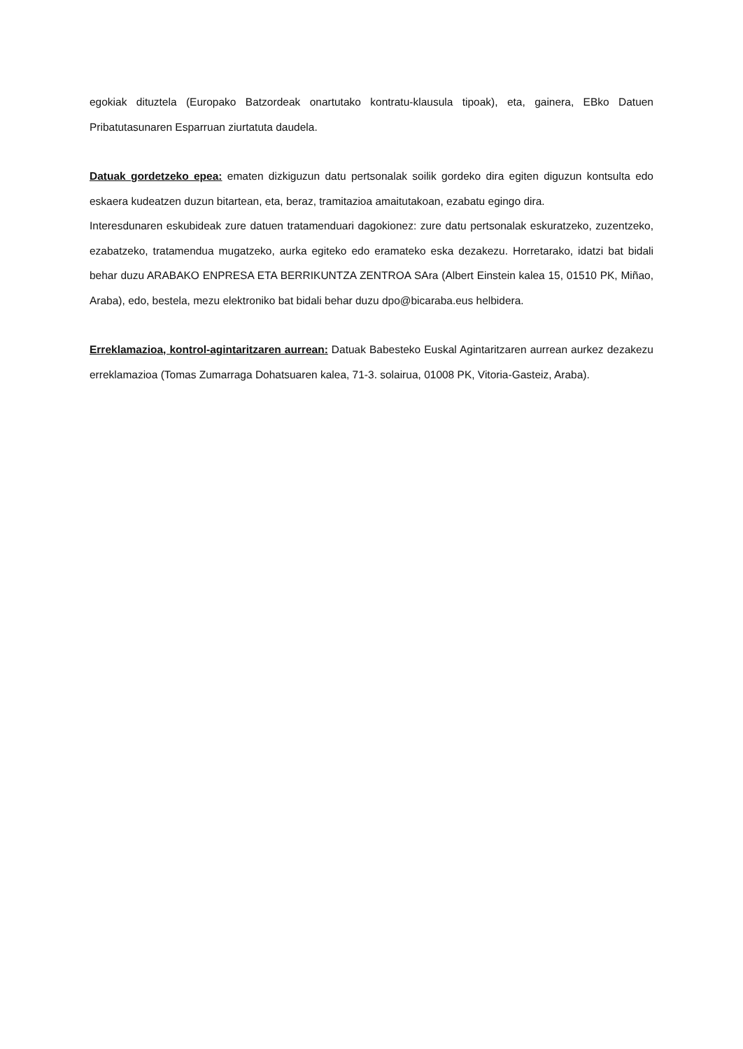egokiak dituztela (Europako Batzordeak onartutako kontratu-klausula tipoak), eta, gainera, EBko Datuen Pribatutasunaren Esparruan ziurtatuta daudela.
Datuak gordetzeko epea: ematen dizkiguzun datu pertsonalak soilik gordeko dira egiten diguzun kontsulta edo eskaera kudeatzen duzun bitartean, eta, beraz, tramitazioa amaitutakoan, ezabatu egingo dira.
Interesdunaren eskubideak zure datuen tratamenduari dagokionez: zure datu pertsonalak eskuratzeko, zuzentzeko, ezabatzeko, tratamendua mugatzeko, aurka egiteko edo eramateko eska dezakezu. Horretarako, idatzi bat bidali behar duzu ARABAKO ENPRESA ETA BERRIKUNTZA ZENTROA SAra (Albert Einstein kalea 15, 01510 PK, Miñao, Araba), edo, bestela, mezu elektroniko bat bidali behar duzu dpo@bicaraba.eus helbidera.
Erreklamazioa, kontrol-agintaritzaren aurrean: Datuak Babesteko Euskal Agintaritzaren aurrean aurkez dezakezu erreklamazioa (Tomas Zumarraga Dohatsuaren kalea, 71-3. solairua, 01008 PK, Vitoria-Gasteiz, Araba).